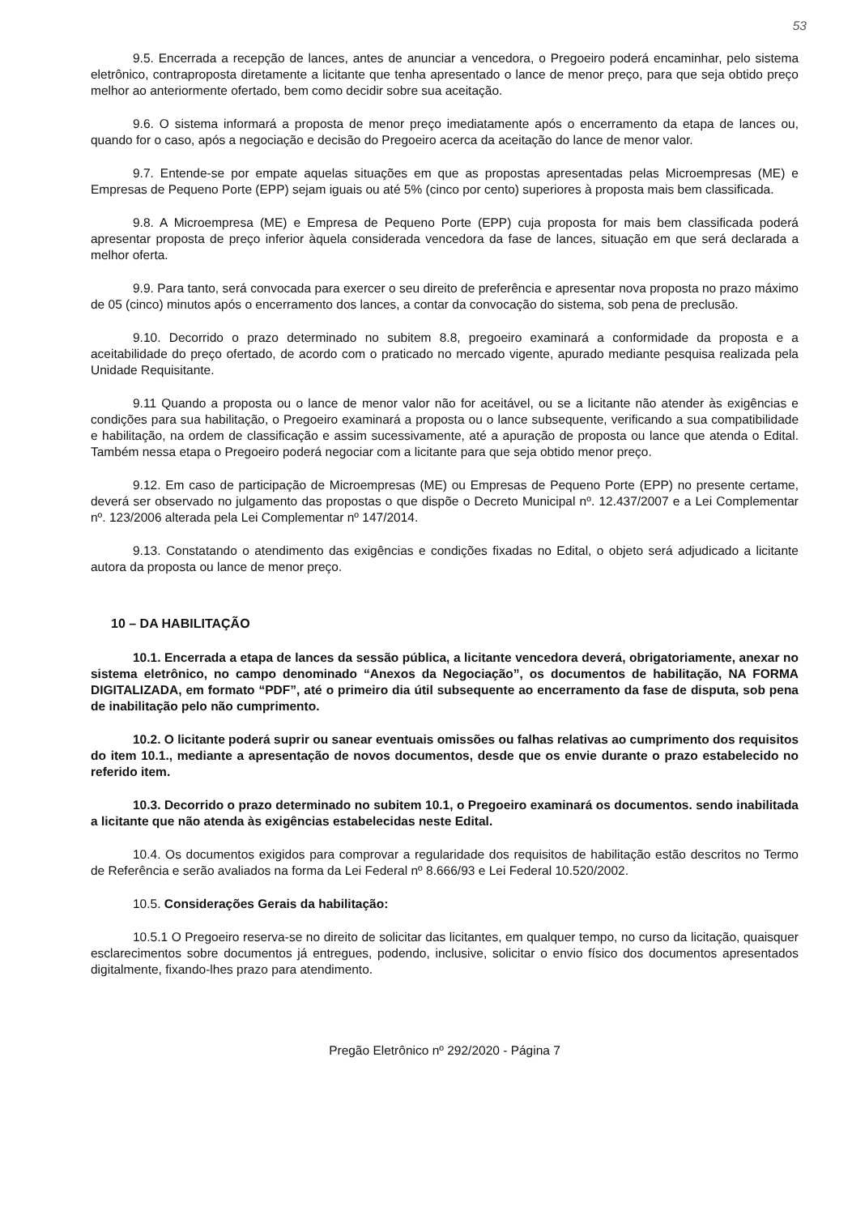53
9.5. Encerrada a recepção de lances, antes de anunciar a vencedora, o Pregoeiro poderá encaminhar, pelo sistema eletrônico, contraproposta diretamente a licitante que tenha apresentado o lance de menor preço, para que seja obtido preço melhor ao anteriormente ofertado, bem como decidir sobre sua aceitação.
9.6. O sistema informará a proposta de menor preço imediatamente após o encerramento da etapa de lances ou, quando for o caso, após a negociação e decisão do Pregoeiro acerca da aceitação do lance de menor valor.
9.7. Entende-se por empate aquelas situações em que as propostas apresentadas pelas Microempresas (ME) e Empresas de Pequeno Porte (EPP) sejam iguais ou até 5% (cinco por cento) superiores à proposta mais bem classificada.
9.8. A Microempresa (ME) e Empresa de Pequeno Porte (EPP) cuja proposta for mais bem classificada poderá apresentar proposta de preço inferior àquela considerada vencedora da fase de lances, situação em que será declarada a melhor oferta.
9.9. Para tanto, será convocada para exercer o seu direito de preferência e apresentar nova proposta no prazo máximo de 05 (cinco) minutos após o encerramento dos lances, a contar da convocação do sistema, sob pena de preclusão.
9.10. Decorrido o prazo determinado no subitem 8.8, pregoeiro examinará a conformidade da proposta e a aceitabilidade do preço ofertado, de acordo com o praticado no mercado vigente, apurado mediante pesquisa realizada pela Unidade Requisitante.
9.11 Quando a proposta ou o lance de menor valor não for aceitável, ou se a licitante não atender às exigências e condições para sua habilitação, o Pregoeiro examinará a proposta ou o lance subsequente, verificando a sua compatibilidade e habilitação, na ordem de classificação e assim sucessivamente, até a apuração de proposta ou lance que atenda o Edital. Também nessa etapa o Pregoeiro poderá negociar com a licitante para que seja obtido menor preço.
9.12. Em caso de participação de Microempresas (ME) ou Empresas de Pequeno Porte (EPP) no presente certame, deverá ser observado no julgamento das propostas o que dispõe o Decreto Municipal nº. 12.437/2007 e a Lei Complementar nº. 123/2006 alterada pela Lei Complementar nº 147/2014.
9.13. Constatando o atendimento das exigências e condições fixadas no Edital, o objeto será adjudicado a licitante autora da proposta ou lance de menor preço.
10 – DA HABILITAÇÃO
10.1. Encerrada a etapa de lances da sessão pública, a licitante vencedora deverá, obrigatoriamente, anexar no sistema eletrônico, no campo denominado “Anexos da Negociação”, os documentos de habilitação, NA FORMA DIGITALIZADA, em formato “PDF”, até o primeiro dia útil subsequente ao encerramento da fase de disputa, sob pena de inabilitação pelo não cumprimento.
10.2. O licitante poderá suprir ou sanear eventuais omissões ou falhas relativas ao cumprimento dos requisitos do item 10.1., mediante a apresentação de novos documentos, desde que os envie durante o prazo estabelecido no referido item.
10.3. Decorrido o prazo determinado no subitem 10.1, o Pregoeiro examinará os documentos. sendo inabilitada a licitante que não atenda às exigências estabelecidas neste Edital.
10.4. Os documentos exigidos para comprovar a regularidade dos requisitos de habilitação estão descritos no Termo de Referência e serão avaliados na forma da Lei Federal nº 8.666/93 e Lei Federal 10.520/2002.
10.5. Considerações Gerais da habilitação:
10.5.1 O Pregoeiro reserva-se no direito de solicitar das licitantes, em qualquer tempo, no curso da licitação, quaisquer esclarecimentos sobre documentos já entregues, podendo, inclusive, solicitar o envio físico dos documentos apresentados digitalmente, fixando-lhes prazo para atendimento.
Pregão Eletrônico nº 292/2020 - Página 7